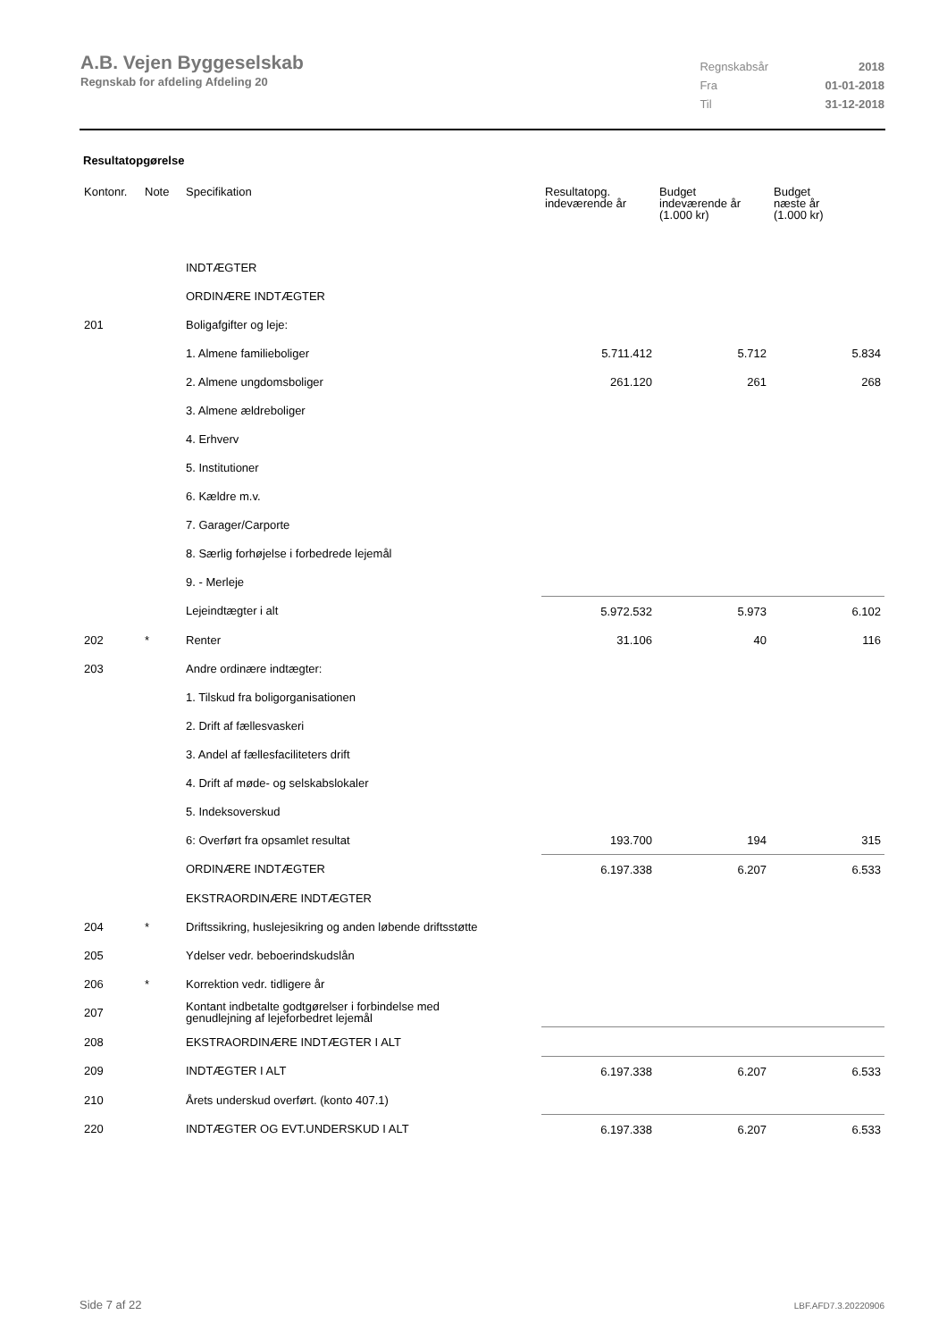A.B. Vejen Byggeselskab
Regnskab for afdeling Afdeling 20
| Regnskabsår | 2018 |
| Fra | 01-01-2018 |
| Til | 31-12-2018 |
Resultatopgørelse
| Kontonr. | Note | Specifikation | Resultatopg. indeværende år | Budget indeværende år (1.000 kr) | Budget næste år (1.000 kr) |
| --- | --- | --- | --- | --- | --- |
| | | INDTÆGTER | | | |
| | | ORDINÆRE INDTÆGTER | | | |
| 201 | | Boligafgifter og leje: | | | |
| | | 1. Almene familieboliger | 5.711.412 | 5.712 | 5.834 |
| | | 2. Almene ungdomsboliger | 261.120 | 261 | 268 |
| | | 3. Almene ældreboliger | | | |
| | | 4. Erhverv | | | |
| | | 5. Institutioner | | | |
| | | 6. Kældre m.v. | | | |
| | | 7. Garager/Carporte | | | |
| | | 8. Særlig forhøjelse i forbedrede lejemål | | | |
| | | 9. - Merleje | | | |
| | | Lejeindtægter i alt | 5.972.532 | 5.973 | 6.102 |
| 202 | * | Renter | 31.106 | 40 | 116 |
| 203 | | Andre ordinære indtægter: | | | |
| | | 1. Tilskud fra boligorganisationen | | | |
| | | 2. Drift af fællesvaskeri | | | |
| | | 3. Andel af fællesfaciliteters drift | | | |
| | | 4. Drift af møde- og selskabslokaler | | | |
| | | 5. Indeksoverskud | | | |
| | | 6: Overført fra opsamlet resultat | 193.700 | 194 | 315 |
| | | ORDINÆRE INDTÆGTER | 6.197.338 | 6.207 | 6.533 |
| | | EKSTRAORDINÆRE INDTÆGTER | | | |
| 204 | * | Driftssikring, huslejesikring og anden løbende driftsstøtte | | | |
| 205 | | Ydelser vedr. beboerindskudslån | | | |
| 206 | * | Korrektion vedr. tidligere år | | | |
| 207 | | Kontant indbetalte godtgørelser i forbindelse med genudlejning af lejeforbedret lejemål | | | |
| 208 | | EKSTRAORDINÆRE INDTÆGTER I ALT | | | |
| 209 | | INDTÆGTER I ALT | 6.197.338 | 6.207 | 6.533 |
| 210 | | Årets underskud overført. (konto 407.1) | | | |
| 220 | | INDTÆGTER OG EVT.UNDERSKUD I ALT | 6.197.338 | 6.207 | 6.533 |
Side 7 af 22 LBF.AFD7.3.20220906